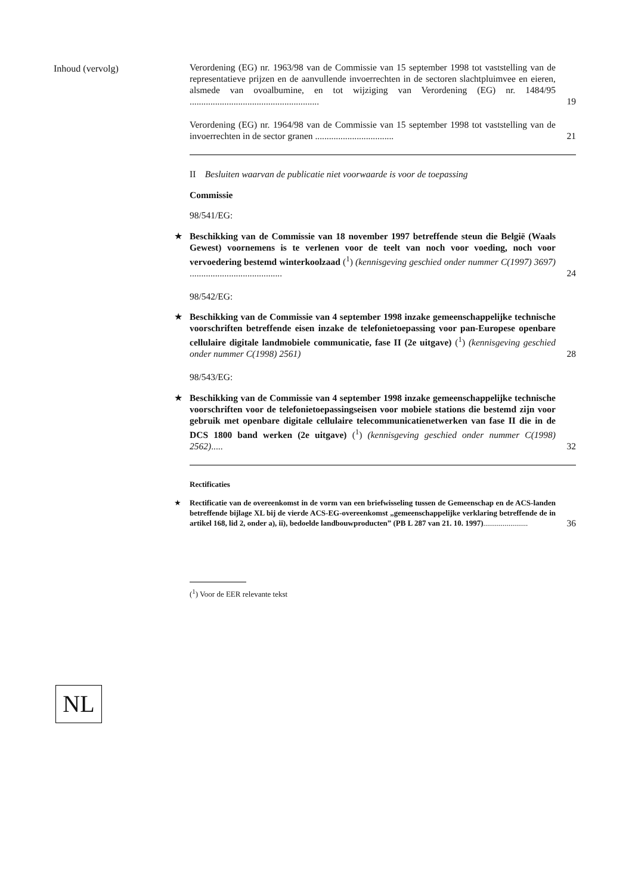Inhoud (vervolg)
Verordening (EG) nr. 1963/98 van de Commissie van 15 september 1998 tot vaststelling van de representatieve prijzen en de aanvullende invoerrechten in de sectoren slachtpluimvee en eieren, alsmede van ovoalbumine, en tot wijziging van Verordening (EG) nr. 1484/95 ........................................................
19
Verordening (EG) nr. 1964/98 van de Commissie van 15 september 1998 tot vaststelling van de invoerrechten in de sector granen ..................................
21
II Besluiten waarvan de publicatie niet voorwaarde is voor de toepassing
Commissie
98/541/EG:
★
Beschikking van de Commissie van 18 november 1997 betreffende steun die België (Waals Gewest) voornemens is te verlenen voor de teelt van noch voor voeding, noch voor vervoedering bestemd winterkoolzaad (<sup>1</sup>) (kennisgeving geschied onder nummer C(1997) 3697) ........................................
24
98/542/EG:
★
Beschikking van de Commissie van 4 september 1998 inzake gemeenschappelijke technische voorschriften betreffende eisen inzake de telefonietoepassing voor pan-Europese openbare cellulaire digitale landmobiele communicatie, fase II (2e uitgave) (<sup>1</sup>) (kennisgeving geschied onder nummer C(1998) 2561)
28
98/543/EG:
★
Beschikking van de Commissie van 4 september 1998 inzake gemeenschappelijke technische voorschriften voor de telefonietoepassingseisen voor mobiele stations die bestemd zijn voor gebruik met openbare digitale cellulaire telecommunicatienetwerken van fase II die in de DCS 1800 band werken (2e uitgave) (<sup>1</sup>) (kennisgeving geschied onder nummer C(1998) 2562).....
32
Rectificaties
★
Rectificatie van de overeenkomst in de vorm van een briefwisseling tussen de Gemeenschap en de ACS-landen betreffende bijlage XL bij de vierde ACS-EG-overeenkomst „gemeenschappelijke verklaring betreffende de in artikel 168, lid 2, onder a), ii), bedoelde landbouwproducten” (PB L 287 van 21. 10. 1997).......................
36
(<sup>1</sup>) Voor de EER relevante tekst
NL